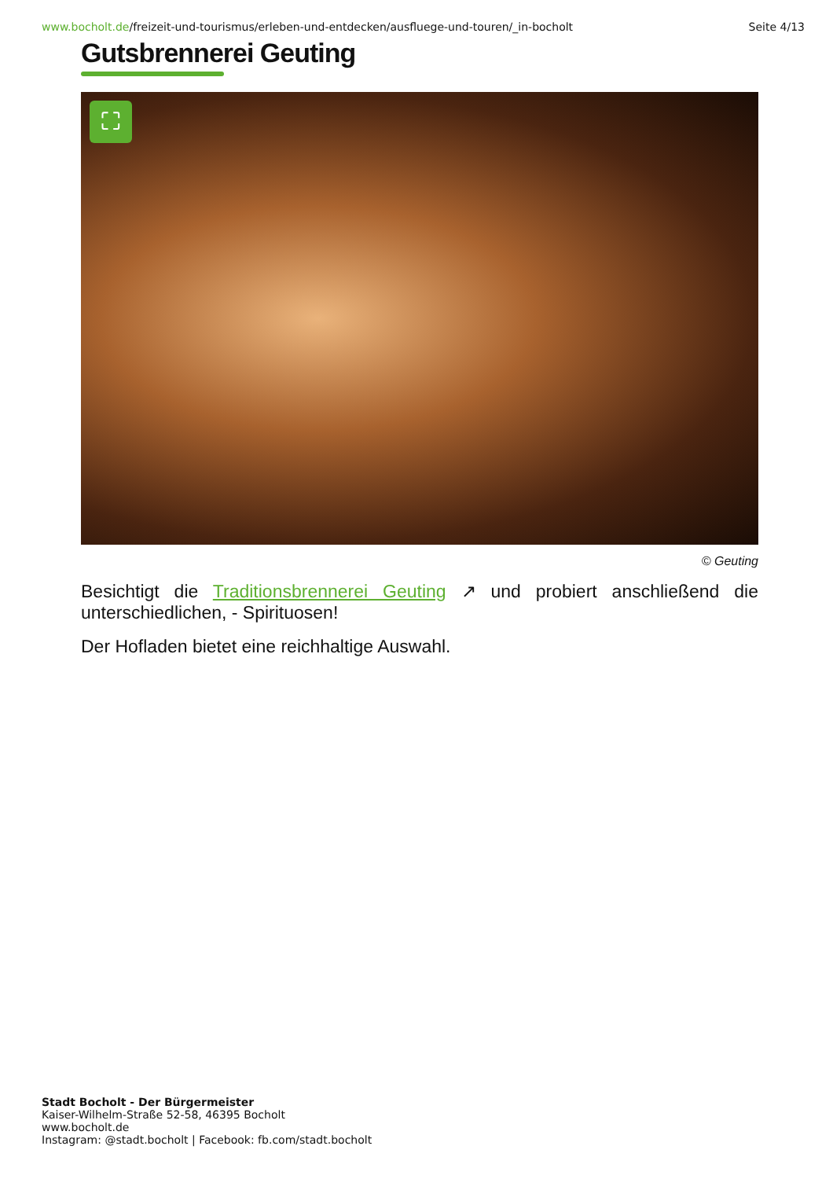www.bocholt.de/freizeit-und-tourismus/erleben-und-entdecken/ausfluege-und-touren/_in-bocholt
Seite 4/13
Gutsbrennerei Geuting
⛶
© Geuting
Besichtigt die Traditionsbrennerei Geuting ↗ und probiert anschließend die unterschiedlichen, - Spirituosen!
Der Hofladen bietet eine reichhaltige Auswahl.
Stadt Bocholt - Der Bürgermeister
Kaiser-Wilhelm-Straße 52-58, 46395 Bocholt
www.bocholt.de
Instagram: @stadt.bocholt | Facebook: fb.com/stadt.bocholt